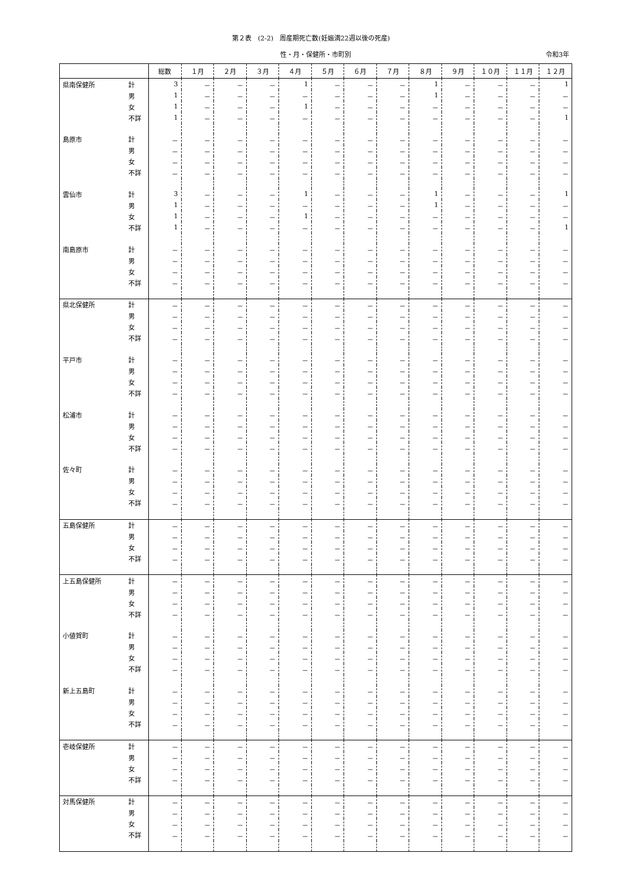第２表　(2-2)　周産期死亡数(妊娠満22週以後の死産)
性・月・保健所・市町別 令和3年
| | | 総数 | １月 | ２月 | ３月 | ４月 | ５月 | ６月 | ７月 | ８月 | ９月 | １０月 | １１月 | １２月 |
| --- | --- | --- | --- | --- | --- | --- | --- | --- | --- | --- | --- | --- | --- | --- |
| 県南保健所 | 計 | 3 | － | － | － | 1 | － | － | － | 1 | － | － | － | 1 |
| | 男 | 1 | － | － | － | － | － | － | － | 1 | － | － | － | － |
| | 女 | 1 | － | － | － | 1 | － | － | － | － | － | － | － | － |
| | 不詳 | 1 | － | － | － | － | － | － | － | － | － | － | － | 1 |
| 島原市 | 計 | － | － | － | － | － | － | － | － | － | － | － | － | － |
| | 男 | － | － | － | － | － | － | － | － | － | － | － | － | － |
| | 女 | － | － | － | － | － | － | － | － | － | － | － | － | － |
| | 不詳 | － | － | － | － | － | － | － | － | － | － | － | － | － |
| 雲仙市 | 計 | 3 | － | － | － | 1 | － | － | － | 1 | － | － | － | 1 |
| | 男 | 1 | － | － | － | － | － | － | － | 1 | － | － | － | － |
| | 女 | 1 | － | － | － | 1 | － | － | － | － | － | － | － | － |
| | 不詳 | 1 | － | － | － | － | － | － | － | － | － | － | － | 1 |
| 南島原市 | 計 | － | － | － | － | － | － | － | － | － | － | － | － | － |
| | 男 | － | － | － | － | － | － | － | － | － | － | － | － | － |
| | 女 | － | － | － | － | － | － | － | － | － | － | － | － | － |
| | 不詳 | － | － | － | － | － | － | － | － | － | － | － | － | － |
| 県北保健所 | 計 | － | － | － | － | － | － | － | － | － | － | － | － | － |
| | 男 | － | － | － | － | － | － | － | － | － | － | － | － | － |
| | 女 | － | － | － | － | － | － | － | － | － | － | － | － | － |
| | 不詳 | － | － | － | － | － | － | － | － | － | － | － | － | － |
| 平戸市 | 計 | － | － | － | － | － | － | － | － | － | － | － | － | － |
| | 男 | － | － | － | － | － | － | － | － | － | － | － | － | － |
| | 女 | － | － | － | － | － | － | － | － | － | － | － | － | － |
| | 不詳 | － | － | － | － | － | － | － | － | － | － | － | － | － |
| 松浦市 | 計 | － | － | － | － | － | － | － | － | － | － | － | － | － |
| | 男 | － | － | － | － | － | － | － | － | － | － | － | － | － |
| | 女 | － | － | － | － | － | － | － | － | － | － | － | － | － |
| | 不詳 | － | － | － | － | － | － | － | － | － | － | － | － | － |
| 佐々町 | 計 | － | － | － | － | － | － | － | － | － | － | － | － | － |
| | 男 | － | － | － | － | － | － | － | － | － | － | － | － | － |
| | 女 | － | － | － | － | － | － | － | － | － | － | － | － | － |
| | 不詳 | － | － | － | － | － | － | － | － | － | － | － | － | － |
| 五島保健所 | 計 | － | － | － | － | － | － | － | － | － | － | － | － | － |
| | 男 | － | － | － | － | － | － | － | － | － | － | － | － | － |
| | 女 | － | － | － | － | － | － | － | － | － | － | － | － | － |
| | 不詳 | － | － | － | － | － | － | － | － | － | － | － | － | － |
| 上五島保健所 | 計 | － | － | － | － | － | － | － | － | － | － | － | － | － |
| | 男 | － | － | － | － | － | － | － | － | － | － | － | － | － |
| | 女 | － | － | － | － | － | － | － | － | － | － | － | － | － |
| | 不詳 | － | － | － | － | － | － | － | － | － | － | － | － | － |
| 小値賀町 | 計 | － | － | － | － | － | － | － | － | － | － | － | － | － |
| | 男 | － | － | － | － | － | － | － | － | － | － | － | － | － |
| | 女 | － | － | － | － | － | － | － | － | － | － | － | － | － |
| | 不詳 | － | － | － | － | － | － | － | － | － | － | － | － | － |
| 新上五島町 | 計 | － | － | － | － | － | － | － | － | － | － | － | － | － |
| | 男 | － | － | － | － | － | － | － | － | － | － | － | － | － |
| | 女 | － | － | － | － | － | － | － | － | － | － | － | － | － |
| | 不詳 | － | － | － | － | － | － | － | － | － | － | － | － | － |
| 壱岐保健所 | 計 | － | － | － | － | － | － | － | － | － | － | － | － | － |
| | 男 | － | － | － | － | － | － | － | － | － | － | － | － | － |
| | 女 | － | － | － | － | － | － | － | － | － | － | － | － | － |
| | 不詳 | － | － | － | － | － | － | － | － | － | － | － | － | － |
| 対馬保健所 | 計 | － | － | － | － | － | － | － | － | － | － | － | － | － |
| | 男 | － | － | － | － | － | － | － | － | － | － | － | － | － |
| | 女 | － | － | － | － | － | － | － | － | － | － | － | － | － |
| | 不詳 | － | － | － | － | － | － | － | － | － | － | － | － | － |